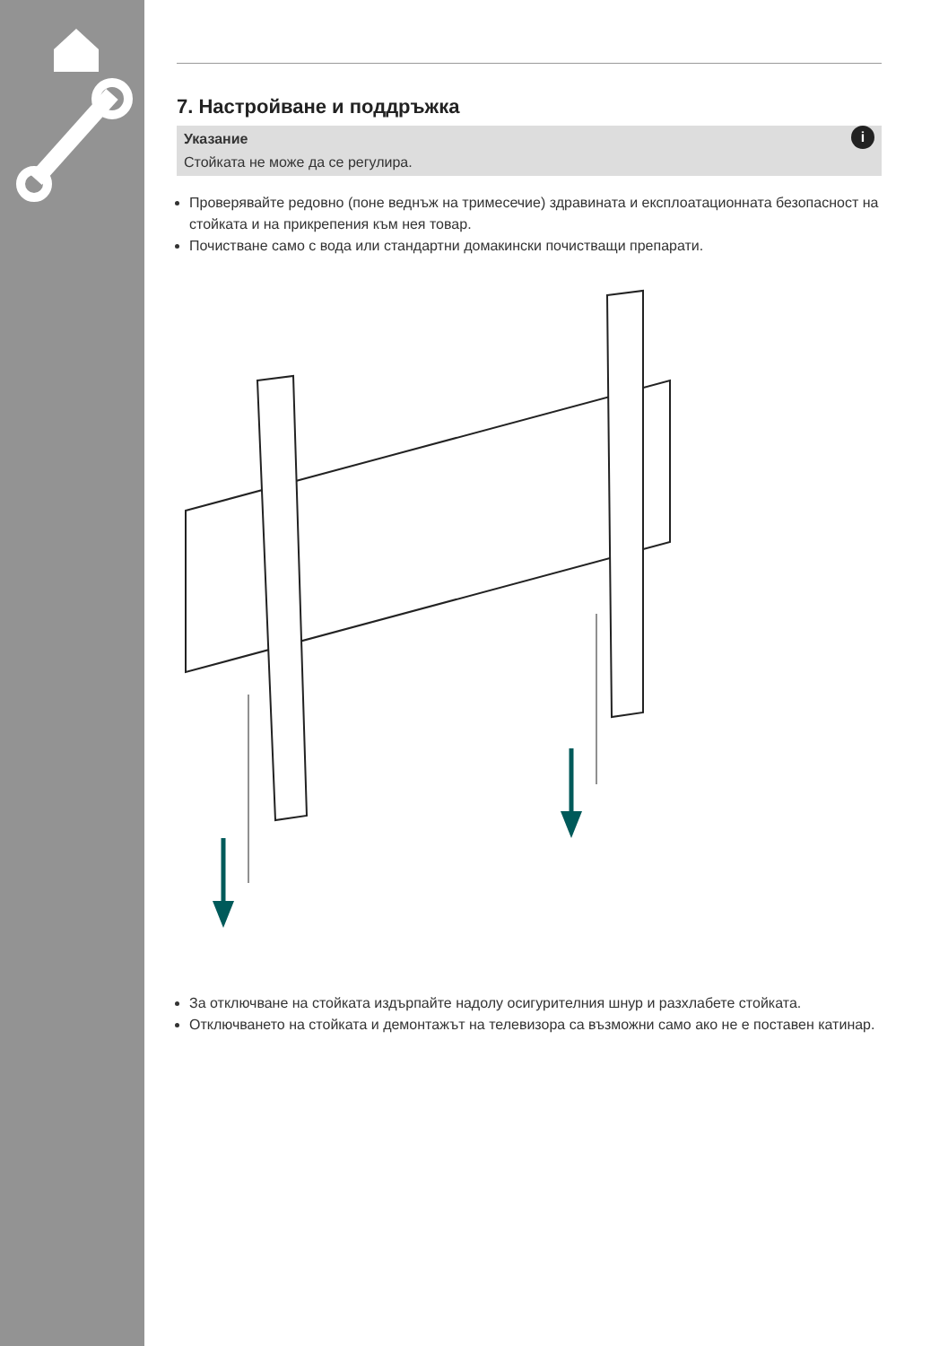7. Настройване и поддръжка
i Указание
Стойката не може да се регулира.
Проверявайте редовно (поне веднъж на тримесечие) здравината и експлоатационната безопасност на стойката и на прикрепения към нея товар.
Почистване само с вода или стандартни домакински почистващи препарати.
За отключване на стойката издърпайте надолу осигурителния шнур и разхлабете стойката.
Отключването на стойката и демонтажът на телевизора са възможни само ако не е поставен катинар.